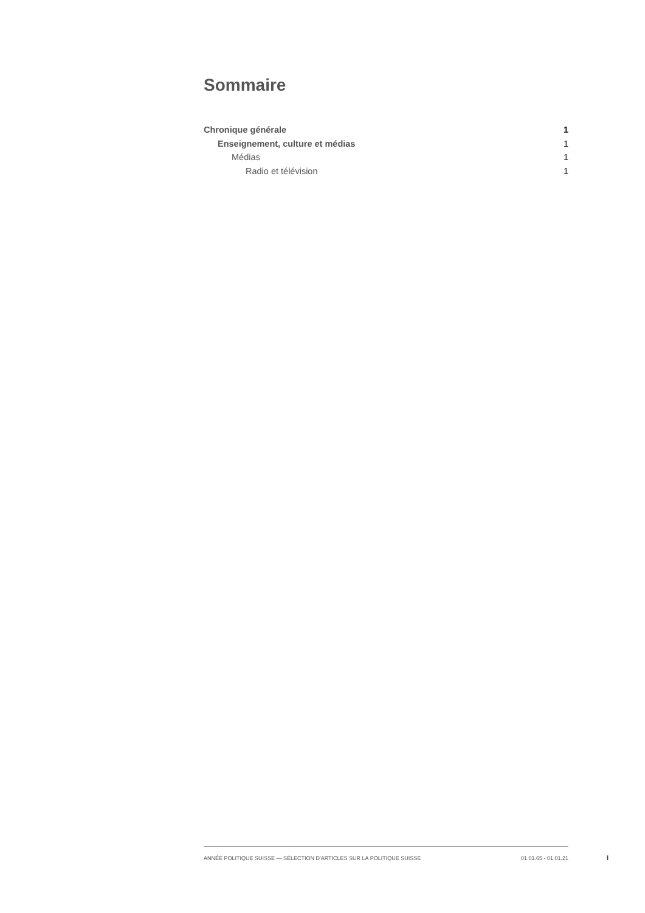Sommaire
Chronique générale 1
Enseignement, culture et médias 1
Médias 1
Radio et télévision 1
ANNÉE POLITIQUE SUISSE — SÉLECTION D'ARTICLES SUR LA POLITIQUE SUISSE 01.01.65 - 01.01.21
I